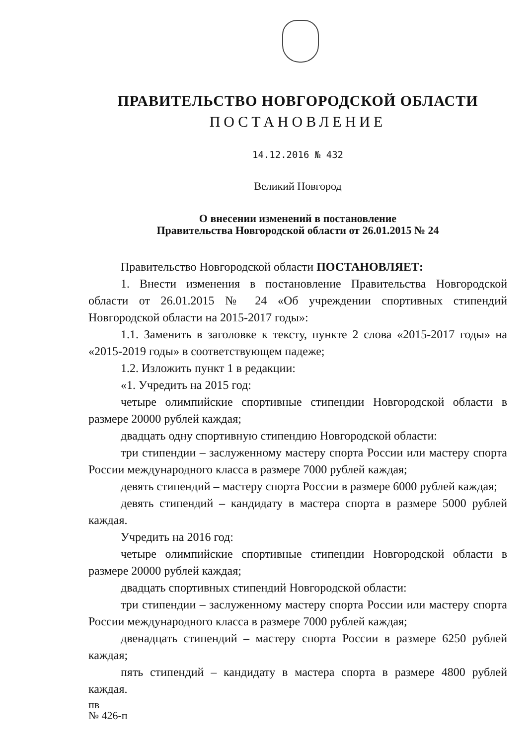ПРАВИТЕЛЬСТВО НОВГОРОДСКОЙ ОБЛАСТИ
ПОСТАНОВЛЕНИЕ
14.12.2016 № 432
Великий Новгород
О внесении изменений в постановление
Правительства Новгородской области от 26.01.2015 № 24
Правительство Новгородской области ПОСТАНОВЛЯЕТ:
1. Внести изменения в постановление Правительства Новгородской области от 26.01.2015 № 24 «Об учреждении спортивных стипендий Новгородской области на 2015-2017 годы»:
1.1. Заменить в заголовке к тексту, пункте 2 слова «2015-2017 годы» на «2015-2019 годы» в соответствующем падеже;
1.2. Изложить пункт 1 в редакции:
«1. Учредить на 2015 год:
четыре олимпийские спортивные стипендии Новгородской области в размере 20000 рублей каждая;
двадцать одну спортивную стипендию Новгородской области:
три стипендии – заслуженному мастеру спорта России или мастеру спорта России международного класса в размере 7000 рублей каждая;
девять стипендий – мастеру спорта России в размере 6000 рублей каждая;
девять стипендий – кандидату в мастера спорта в размере 5000 рублей каждая.
Учредить на 2016 год:
четыре олимпийские спортивные стипендии Новгородской области в размере 20000 рублей каждая;
двадцать спортивных стипендий Новгородской области:
три стипендии – заслуженному мастеру спорта России или мастеру спорта России международного класса в размере 7000 рублей каждая;
двенадцать стипендий – мастеру спорта России в размере 6250 рублей каждая;
пять стипендий – кандидату в мастера спорта в размере 4800 рублей каждая.
пв
№ 426-п